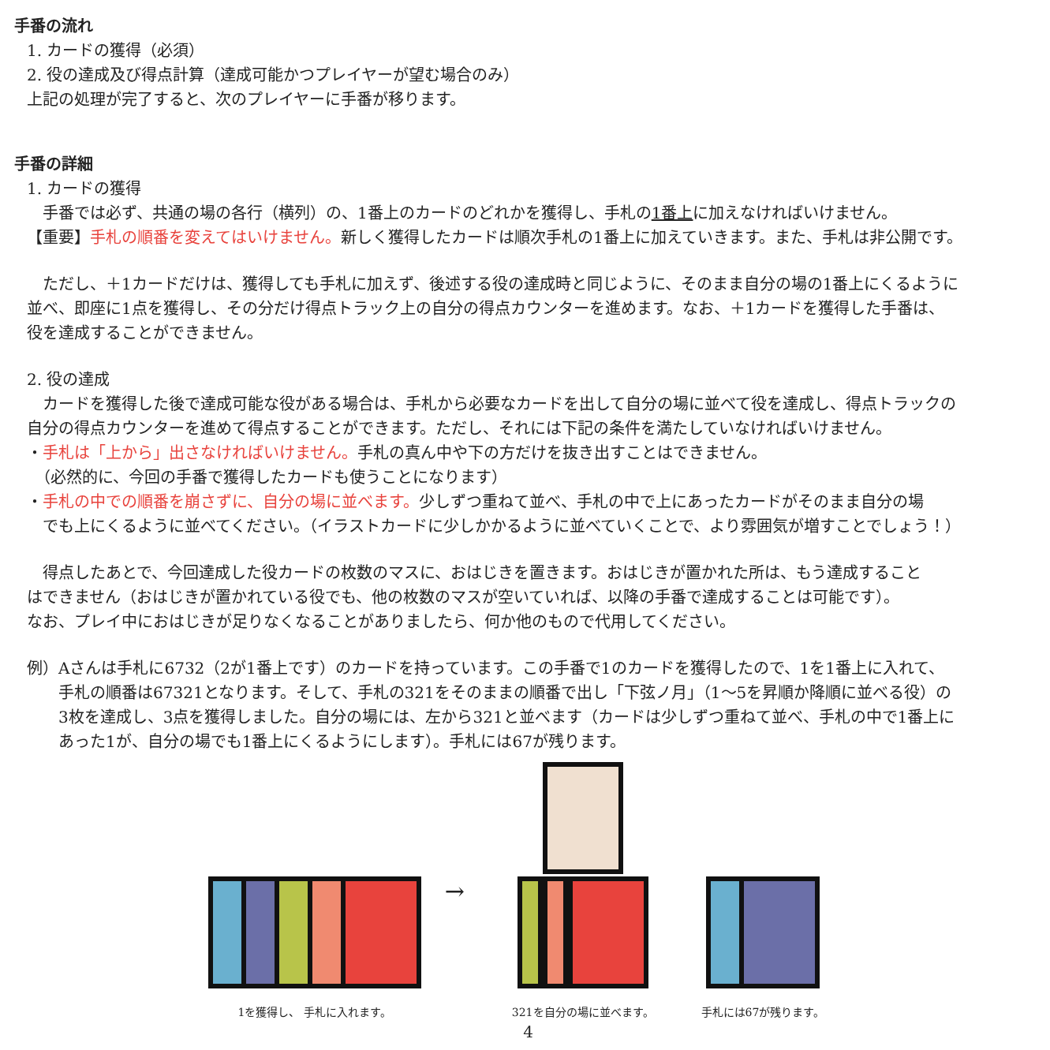手番の流れ
1. カードの獲得（必須）
2. 役の達成及び得点計算（達成可能かつプレイヤーが望む場合のみ）
上記の処理が完了すると、次のプレイヤーに手番が移ります。
手番の詳細
1. カードの獲得
　手番では必ず、共通の場の各行（横列）の、1番上のカードのどれかを獲得し、手札の1番上に加えなければいけません。
【重要】手札の順番を変えてはいけません。新しく獲得したカードは順次手札の1番上に加えていきます。また、手札は非公開です。
　ただし、＋1カードだけは、獲得しても手札に加えず、後述する役の達成時と同じように、そのまま自分の場の1番上にくるように
並べ、即座に1点を獲得し、その分だけ得点トラック上の自分の得点カウンターを進めます。なお、＋1カードを獲得した手番は、
役を達成することができません。
2. 役の達成
　カードを獲得した後で達成可能な役がある場合は、手札から必要なカードを出して自分の場に並べて役を達成し、得点トラックの
自分の得点カウンターを進めて得点することができます。ただし、それには下記の条件を満たしていなければいけません。
・手札は「上から」出さなければいけません。手札の真ん中や下の方だけを抜き出すことはできません。
　（必然的に、今回の手番で獲得したカードも使うことになります）
・手札の中での順番を崩さずに、自分の場に並べます。少しずつ重ねて並べ、手札の中で上にあったカードがそのまま自分の場
　でも上にくるように並べてください。（イラストカードに少しかかるように並べていくことで、より雰囲気が増すことでしょう！）
　得点したあとで、今回達成した役カードの枚数のマスに、おはじきを置きます。おはじきが置かれた所は、もう達成すること
はできません（おはじきが置かれている役でも、他の枚数のマスが空いていれば、以降の手番で達成することは可能です）。
なお、プレイ中におはじきが足りなくなることがありましたら、何か他のもので代用してください。
例）Aさんは手札に6732（2が1番上です）のカードを持っています。この手番で1のカードを獲得したので、1を1番上に入れて、
　　手札の順番は67321となります。そして、手札の321をそのままの順番で出し「下弦ノ月」（1〜5を昇順か降順に並べる役）の
　　3枚を達成し、3点を獲得しました。自分の場には、左から321と並べます（カードは少しずつ重ねて並べ、手札の中で1番上に
　　あった1が、自分の場でも1番上にくるようにします）。手札には67が残ります。
1を獲得し、 手札に入れます。
→
321を自分の場に並べます。
手札には67が残ります。
4